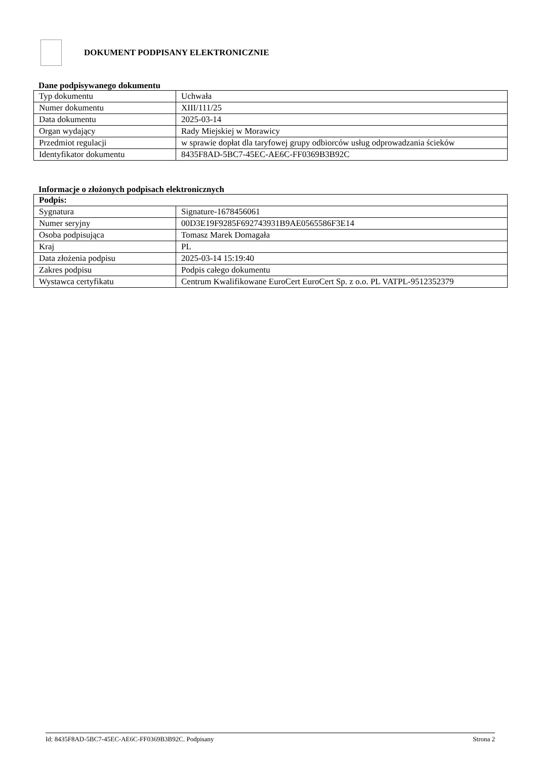DOKUMENT PODPISANY ELEKTRONICZNIE
Dane podpisywanego dokumentu
| Typ dokumentu | Uchwała |
| Numer dokumentu | XIII/111/25 |
| Data dokumentu | 2025-03-14 |
| Organ wydający | Rady Miejskiej w Morawicy |
| Przedmiot regulacji | w sprawie dopłat dla taryfowej grupy odbiorców usług odprowadzania ścieków |
| Identyfikator dokumentu | 8435F8AD-5BC7-45EC-AE6C-FF0369B3B92C |
Informacje o złożonych podpisach elektronicznych
| Podpis: | |
| --- | --- |
| Sygnatura | Signature-1678456061 |
| Numer seryjny | 00D3E19F9285F692743931B9AE0565586F3E14 |
| Osoba podpisująca | Tomasz Marek Domagała |
| Kraj | PL |
| Data złożenia podpisu | 2025-03-14 15:19:40 |
| Zakres podpisu | Podpis całego dokumentu |
| Wystawca certyfikatu | Centrum Kwalifikowane EuroCert EuroCert Sp. z o.o. PL VATPL-9512352379 |
Id: 8435F8AD-5BC7-45EC-AE6C-FF0369B3B92C. Podpisany Strona 2